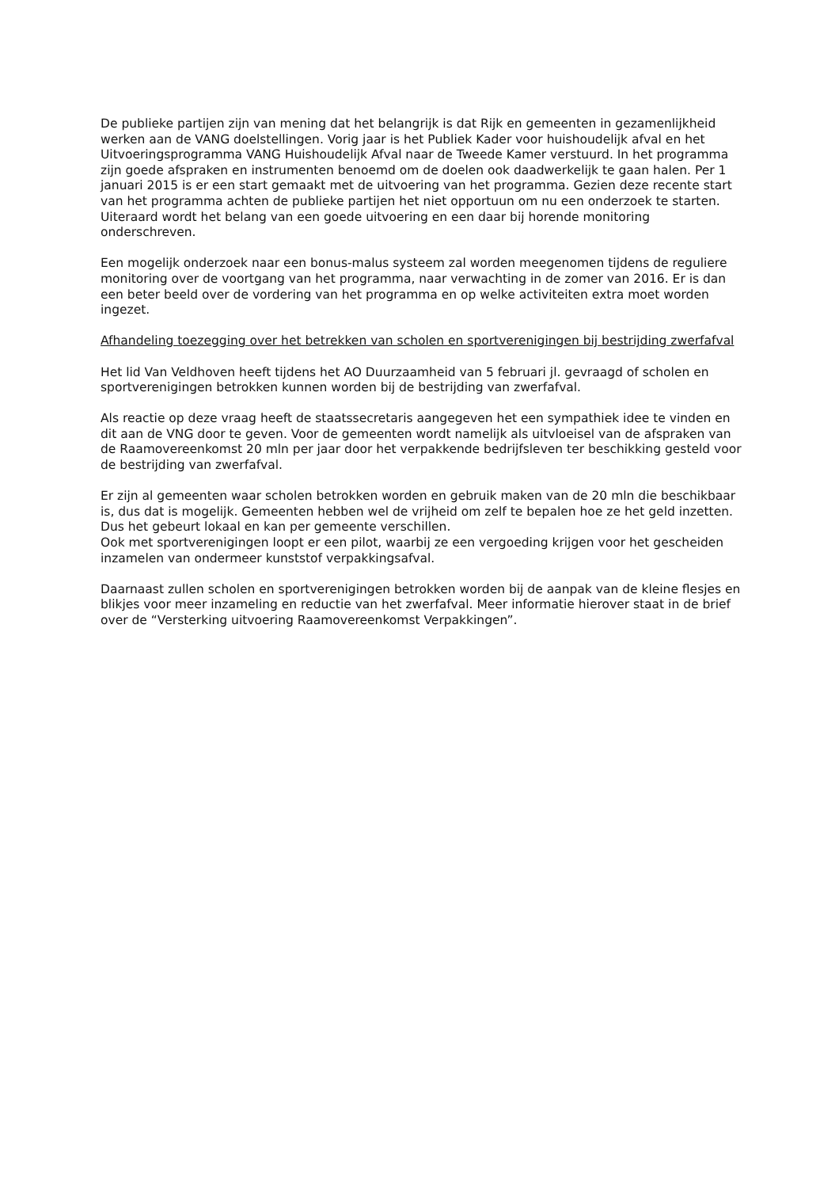De publieke partijen zijn van mening dat het belangrijk is dat Rijk en gemeenten in gezamenlijkheid werken aan de VANG doelstellingen. Vorig jaar is het Publiek Kader voor huishoudelijk afval en het Uitvoeringsprogramma VANG Huishoudelijk Afval naar de Tweede Kamer verstuurd. In het programma zijn goede afspraken en instrumenten benoemd om de doelen ook daadwerkelijk te gaan halen. Per 1 januari 2015 is er een start gemaakt met de uitvoering van het programma. Gezien deze recente start van het programma achten de publieke partijen het niet opportuun om nu een onderzoek te starten. Uiteraard wordt het belang van een goede uitvoering en een daar bij horende monitoring onderschreven.
Een mogelijk onderzoek naar een bonus-malus systeem zal worden meegenomen tijdens de reguliere monitoring over de voortgang van het programma, naar verwachting in de zomer van 2016. Er is dan een beter beeld over de vordering van het programma en op welke activiteiten extra moet worden ingezet.
Afhandeling toezegging over het betrekken van scholen en sportverenigingen bij bestrijding zwerfafval
Het lid Van Veldhoven heeft tijdens het AO Duurzaamheid van 5 februari jl. gevraagd of scholen en sportverenigingen betrokken kunnen worden bij de bestrijding van zwerfafval.
Als reactie op deze vraag heeft de staatssecretaris aangegeven het een sympathiek idee te vinden en dit aan de VNG door te geven. Voor de gemeenten wordt namelijk als uitvloeisel van de afspraken van de Raamovereenkomst 20 mln per jaar door het verpakkende bedrijfsleven ter beschikking gesteld voor de bestrijding van zwerfafval.
Er zijn al gemeenten waar scholen betrokken worden en gebruik maken van de 20 mln die beschikbaar is, dus dat is mogelijk. Gemeenten hebben wel de vrijheid om zelf te bepalen hoe ze het geld inzetten. Dus het gebeurt lokaal en kan per gemeente verschillen.
Ook met sportverenigingen loopt er een pilot, waarbij ze een vergoeding krijgen voor het gescheiden inzamelen van ondermeer kunststof verpakkingsafval.
Daarnaast zullen scholen en sportverenigingen betrokken worden bij de aanpak van de kleine flesjes en blikjes voor meer inzameling en reductie van het zwerfafval. Meer informatie hierover staat in de brief over de “Versterking uitvoering Raamovereenkomst Verpakkingen”.